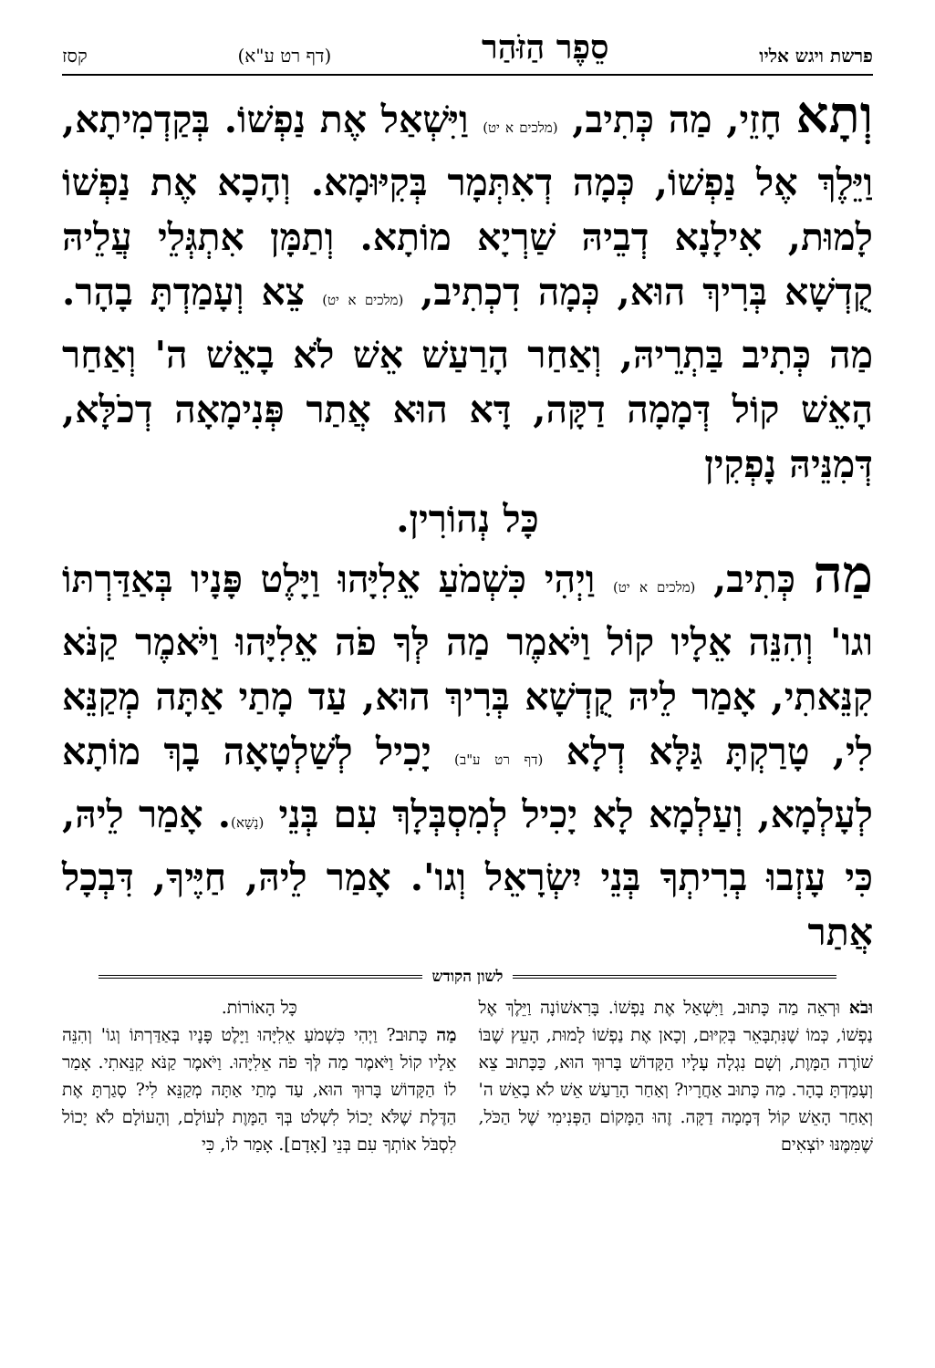פרשת ויגש אליו סֵפֶר הַזֹּהַר (דף רט ע"א) קסז
וְתָא חָזֵי, מַה כְּתִיב, (מלכים א יט) וַיִּשְׁאַל אֶת נַפְשׁוֹ. בְּקַדְמִיתָא, וַיֵּלֶךְ אֶל נַפְשׁוֹ, כְּמָה דְאִתְּמָר בְּקִיּוּמָא. וְהָכָא אֶת נַפְשׁוֹ לָמוּת, אִילָנָא דְבֵיהּ שַׁרְיָא מוֹתָא. וְתַמָּן אִתְגְּלֵי עֲלֵיהּ קֻדְשָׁא בְּרִיךְ הוּא, כְּמָה דִכְתִיב, (מלכים א יט) צֵא וְעָמַדְתָּ בָהָר. מַה כְּתִיב בַּתְרֵיהּ, וְאַחַר הָרַעַשׁ אֵשׁ לֹא בָאֵשׁ ה' וְאַחַר הָאֵשׁ קוֹל דְּמָמָה דַקָּה, דָּא הוּא אֲתַר פְּנִימָאָה דְכֹלָּא, דְּמִנֵּיהּ נָפְקִין
כָּל נְהוֹרִין.
מַה כְּתִיב, (מלכים א יט) וַיְהִי כִּשְׁמֹעַ אֵלִיָּהוּ וַיָּלֶט פָּנָיו בְּאַדַּרְתּוֹ וגו' וְהִנֵּה אֵלָיו קוֹל וַיֹּאמֶר מַה לְּךָ פֹה אֵלִיָּהוּ וַיֹּאמֶר קַנֹּא קִנֵּאתִי, אָמַר לֵיהּ קֻדְשָׁא בְּרִיךְ הוּא, עַד מָתַי אַתָּה מְקַנֵּא לִי, טָרַקְתָּ גַּלָּא דְלָא (דף רט ע"ב) יָכִיל לְשַׁלְטָאָה בָךְ מוֹתָא לְעָלְמָא, וְעַלְמָא לָא יָכִיל לְמִסְבְּלָךְ עִם בְּנֵי (נָשָׁא). אָמַר לֵיהּ, כִּי עָזְבוּ בְרִיתְךָ בְּנֵי יִשְׂרָאֵל וְגו'. אָמַר לֵיהּ, חַיֶּיךָ, דִּבְכָל אֲתַר
לשון הקודש
וּבֹא וּרְאֵה מַה כָּתוּב, וַיִּשְׁאַל אֶת נַפְשׁוֹ. בָּרִאשׁוֹנָה וַיֵּלֶךְ אֶל נַפְשׁוֹ, כְּמוֹ שֶׁנִּתְבָּאֵר בְּקִיּוּם, וְכָאן אֶת נַפְשׁוֹ לָמוּת, הָעֵץ שֶׁבּוֹ שׁוֹרֶה הַמָּוֶת, וְשָׁם נִגְלָה עָלָיו הַקָּדוֹשׁ בָּרוּךְ הוּא, כַּכָּתוּב צֵא וְעָמַדְתָּ בָהָר. מַה כָּתוּב אַחֲרָיו? וְאַחַר הָרַעַשׁ אֵשׁ לֹא בָאֵשׁ ה' וְאַחַר הָאֵשׁ קוֹל דְּמָמָה דַקָּה. זֶהוּ הַמָּקוֹם הַפְּנִימִי שֶׁל הַכֹּל, שֶׁמִּמֶּנּוּ יוֹצְאִים
כָּל הָאוֹרוֹת.
מַה כָּתוּב? וַיְהִי כִּשְׁמֹעַ אֵלִיָּהוּ וַיָּלֶט פָּנָיו בְּאַדַּרְתּוֹ וְגוֹ' וְהִנֵּה אֵלָיו קוֹל וַיֹּאמֶר מַה לְּךָ פֹה אֵלִיָּהוּ. וַיֹּאמֶר קַנֹּא קִנֵּאתִי. אָמַר לוֹ הַקָּדוֹשׁ בָּרוּךְ הוּא, עַד מָתַי אַתָּה מְקַנֵּא לִי? סָגַרְתָּ אֶת הַדֶּלֶת שֶׁלֹּא יָכוֹל לִשְׁלֹט בְּךָ הַמָּוֶת לְעוֹלָם, וְהָעוֹלָם לֹא יָכוֹל לִסְבֹּל אוֹתְךָ עִם בְּנֵי [אָדָם]. אָמַר לוֹ, כִּי